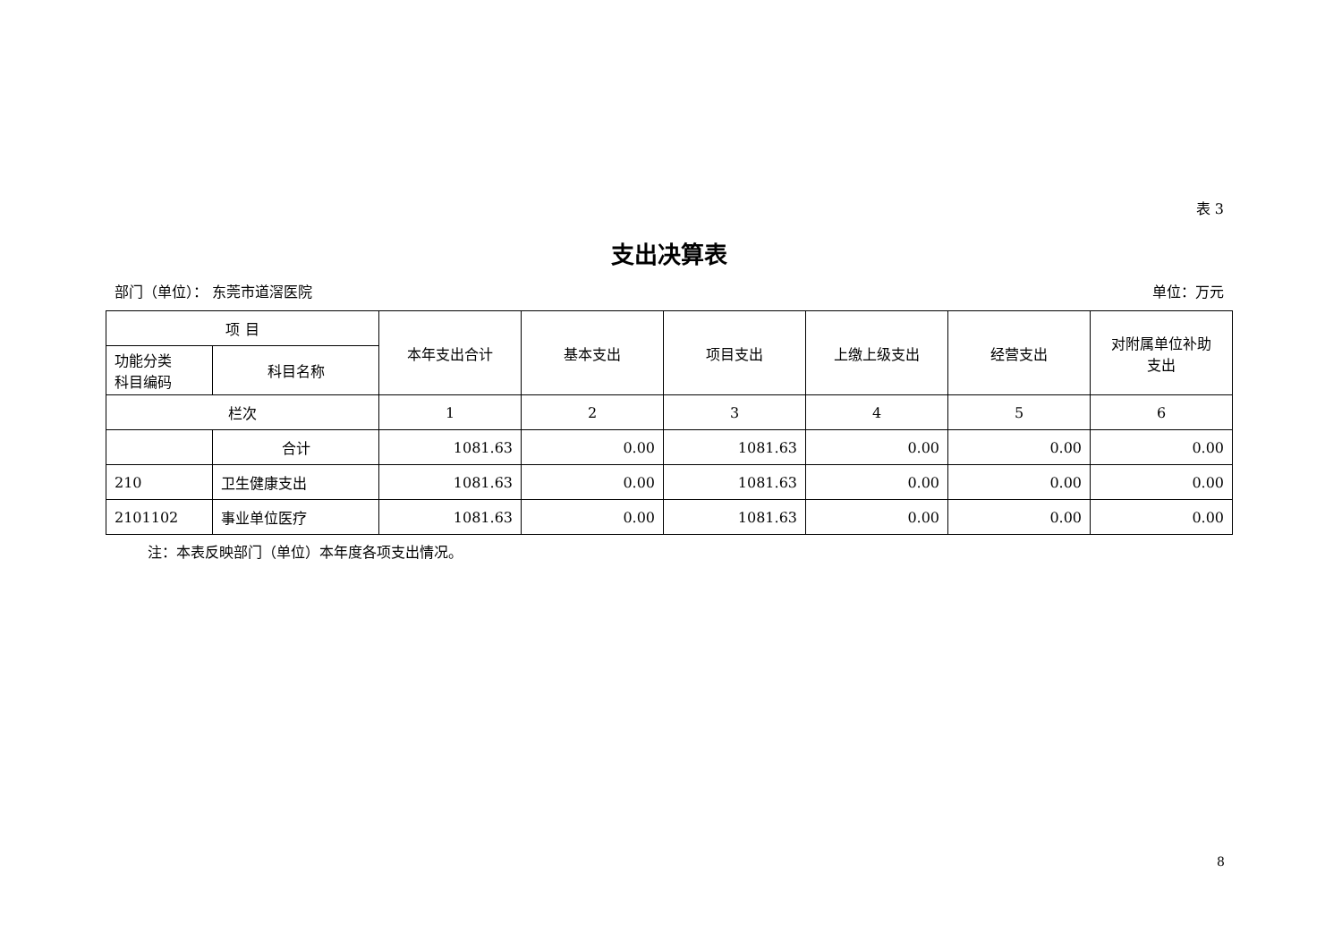表 3
支出决算表
部门（单位）： 东莞市道滘医院 单位：万元
| 项 目 | | 本年支出合计 | 基本支出 | 项目支出 | 上缴上级支出 | 经营支出 | 对附属单位补助 支出 |
| --- | --- | --- | --- | --- | --- | --- | --- |
| 功能分类 科目编码 | 科目名称 | | | | | | |
| 栏次 | | 1 | 2 | 3 | 4 | 5 | 6 |
| | 合计 | 1081.63 | 0.00 | 1081.63 | 0.00 | 0.00 | 0.00 |
| 210 | 卫生健康支出 | 1081.63 | 0.00 | 1081.63 | 0.00 | 0.00 | 0.00 |
| 2101102 | 事业单位医疗 | 1081.63 | 0.00 | 1081.63 | 0.00 | 0.00 | 0.00 |
注：本表反映部门（单位）本年度各项支出情况。
8